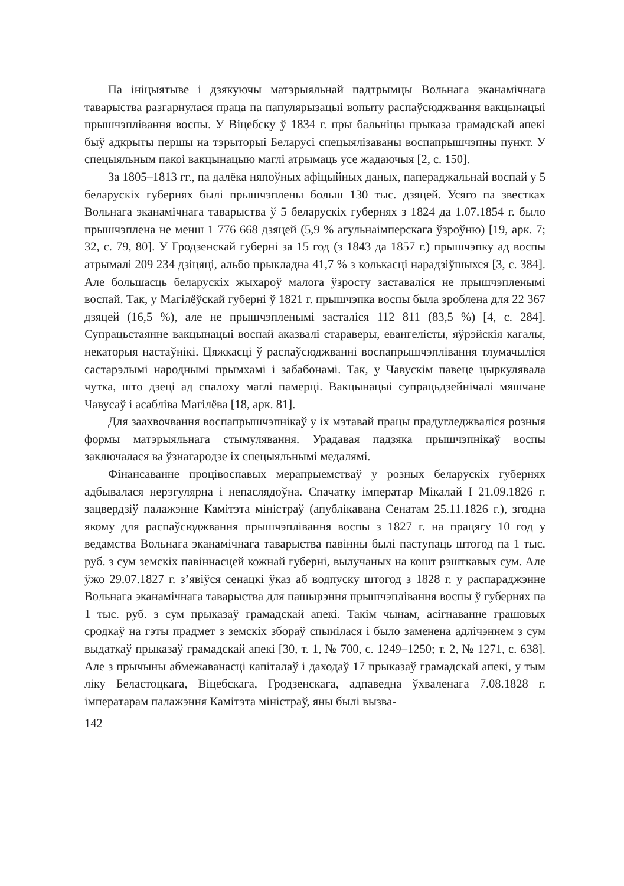Па ініцыятыве і дзякуючы матэрыяльнай падтрымцы Вольнага эканамічнага таварыства разгарнулася праца па папулярызацыі вопыту распаўсюджвання вакцынацыі прышчэплівання воспы. У Віцебску ў 1834 г. пры бальніцы прыказа грамадскай апекі быў адкрыты першы на тэрыторыі Беларусі спецыялізаваны воспапрышчэпны пункт. У спецыяльным пакоі вакцынацыю маглі атрымаць усе жадаючыя [2, с. 150].
За 1805–1813 гг., па далёка няпоўных афіцыйных даных, папераджальнай воспай у 5 беларускіх губернях былі прышчэплены больш 130 тыс. дзяцей. Усяго па звестках Вольнага эканамічнага таварыства ў 5 беларускіх губернях з 1824 да 1.07.1854 г. было прышчэплена не менш 1 776 668 дзяцей (5,9 % агульнаімперскага ўзроўню) [19, арк. 7; 32, с. 79, 80]. У Гродзенскай губерні за 15 год (з 1843 да 1857 г.) прышчэпку ад воспы атрымалі 209 234 дзіцяці, альбо прыкладна 41,7 % з колькасці нарадзіўшыхся [3, с. 384]. Але большасць беларускіх жыхароў малога ўзросту заставаліся не прышчэпленымі воспай. Так, у Магілёўскай губерні ў 1821 г. прышчэпка воспы была зроблена для 22 367 дзяцей (16,5 %), але не прышчэпленымі засталіся 112 811 (83,5 %) [4, с. 284]. Супрацьстаянне вакцынацыі воспай аказвалі стараверы, евангелісты, яўрэйскія кагалы, некаторыя настаўнікі. Цяжкасці ў распаўсюджванні воспапрышчэплівання тлумачыліся састарэлымі народнымі прымхамі і забабонамі. Так, у Чавускім павеце цыркулявала чутка, што дзеці ад спалоху маглі памерці. Вакцынацыі супрацьдзейнічалі мяшчане Чавусаў і асабліва Магілёва [18, арк. 81].
Для заахвочвання воспапрышчэпнікаў у іх мэтавай працы прадугледжваліся розныя формы матэрыяльнага стымулявання. Урадавая падзяка прышчэпнікаў воспы заключалася ва ўзнагародзе іх спецыяльнымі медалямі.
Фінансаванне процівоспавых мерапрыемстваў у розных беларускіх губернях адбывалася нерэгулярна і непаслядоўна. Спачатку імператар Мікалай I 21.09.1826 г. зацвердзіў палажэнне Камітэта міністраў (апублікавана Сенатам 25.11.1826 г.), згодна якому для распаўсюджвання прышчэплівання воспы з 1827 г. на працягу 10 год у ведамства Вольнага эканамічнага таварыства павінны былі паступаць штогод па 1 тыс. руб. з сум земскіх павіннасцей кожнай губерні, вылучаных на кошт рэшткавых сум. Але ўжо 29.07.1827 г. з’явіўся сенацкі ўказ аб водпуску штогод з 1828 г. у распараджэнне Вольнага эканамічнага таварыства для пашырэння прышчэплівання воспы ў губернях па 1 тыс. руб. з сум прыказаў грамадскай апекі. Такім чынам, асігнаванне грашовых сродкаў на гэты прадмет з земскіх збораў спынілася і было заменена адлічэннем з сум выдаткаў прыказаў грамадскай апекі [30, т. 1, № 700, с. 1249–1250; т. 2, № 1271, с. 638]. Але з прычыны абмежаванасці капіталаў і даходаў 17 прыказаў грамадскай апекі, у тым ліку Беластоцкага, Віцебскага, Гродзенскага, адпаведна ўхваленага 7.08.1828 г. імператарам палажэння Камітэта міністраў, яны былі вызва-
142